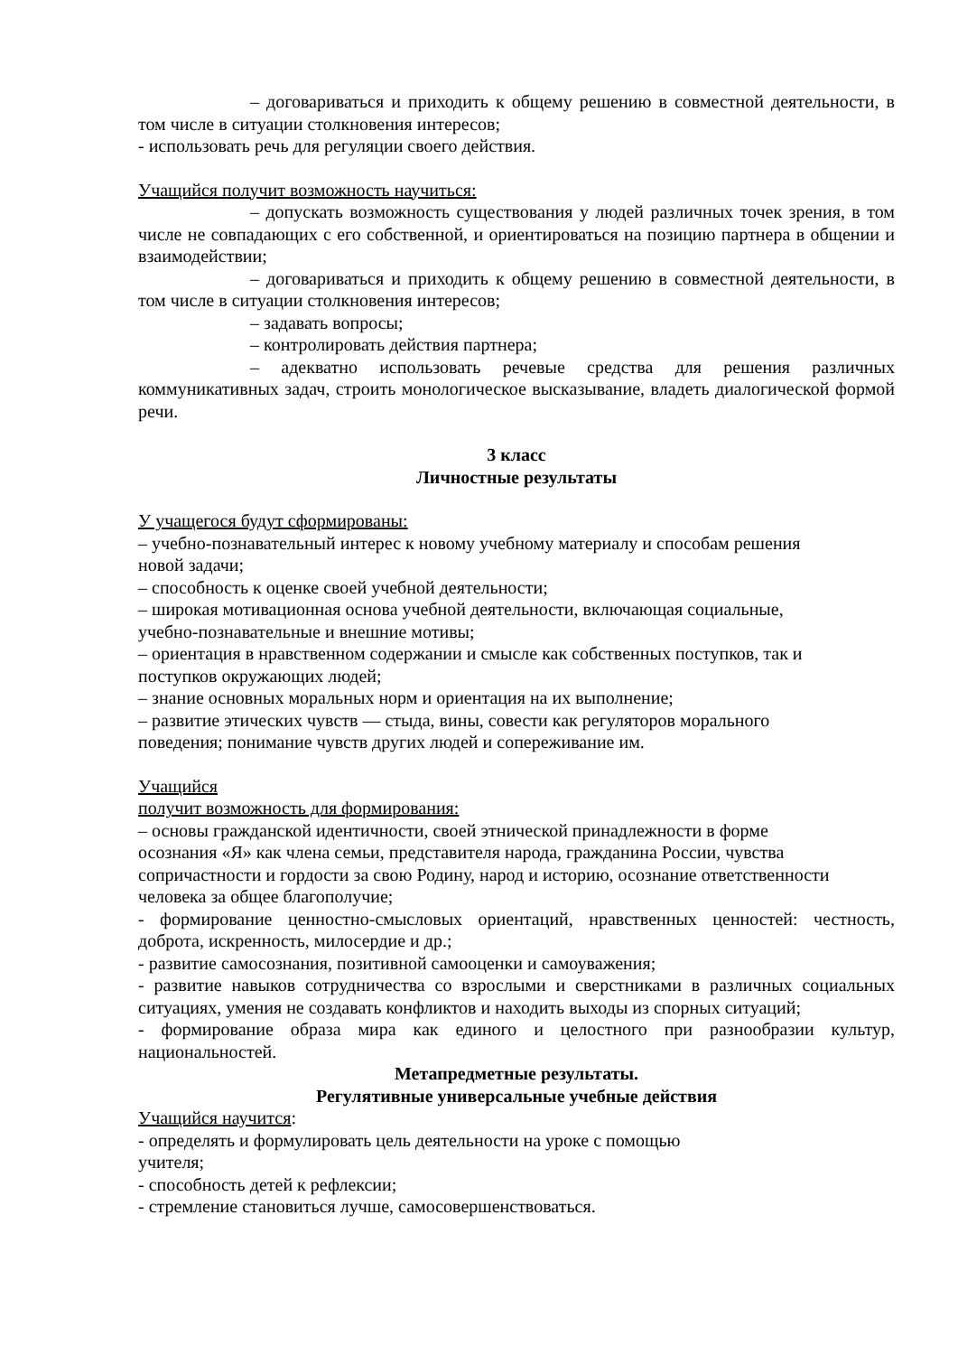– договариваться и приходить к общему решению в совместной деятельности, в том числе в ситуации столкновения интересов;
- использовать речь для регуляции своего действия.
Учащийся получит возможность научиться:
– допускать возможность существования у людей различных точек зрения, в том числе не совпадающих с его собственной, и ориентироваться на позицию партнера в общении и взаимодействии;
– договариваться и приходить к общему решению в совместной деятельности, в том числе в ситуации столкновения интересов;
– задавать вопросы;
– контролировать действия партнера;
– адекватно использовать речевые средства для решения различных коммуникативных задач, строить монологическое высказывание, владеть диалогической формой речи.
3 класс
Личностные результаты
У учащегося будут сформированы:
– учебно-познавательный интерес к новому учебному материалу и способам решения
новой задачи;
– способность к оценке своей учебной деятельности;
– широкая мотивационная основа учебной деятельности, включающая социальные,
учебно-познавательные и внешние мотивы;
– ориентация в нравственном содержании и смысле как собственных поступков, так и
поступков окружающих людей;
– знание основных моральных норм и ориентация на их выполнение;
– развитие этических чувств — стыда, вины, совести как регуляторов морального
поведения; понимание чувств других людей и сопереживание им.
Учащийся
получит возможность для формирования:
– основы гражданской идентичности, своей этнической принадлежности в форме
осознания «Я» как члена семьи, представителя народа, гражданина России, чувства
сопричастности и гордости за свою Родину, народ и историю, осознание ответственности
человека за общее благополучие;
- формирование ценностно-смысловых ориентаций, нравственных ценностей: честность, доброта, искренность, милосердие и др.;
- развитие самосознания, позитивной самооценки и самоуважения;
- развитие навыков сотрудничества со взрослыми и сверстниками в различных социальных ситуациях, умения не создавать конфликтов и находить выходы из спорных ситуаций;
- формирование образа мира как единого и целостного при разнообразии культур, национальностей.
Метапредметные результаты.
Регулятивные универсальные учебные действия
Учащийся научится:
- определять и формулировать цель деятельности на уроке с помощью
учителя;
- способность детей к рефлексии;
- стремление становиться лучше, самосовершенствоваться.